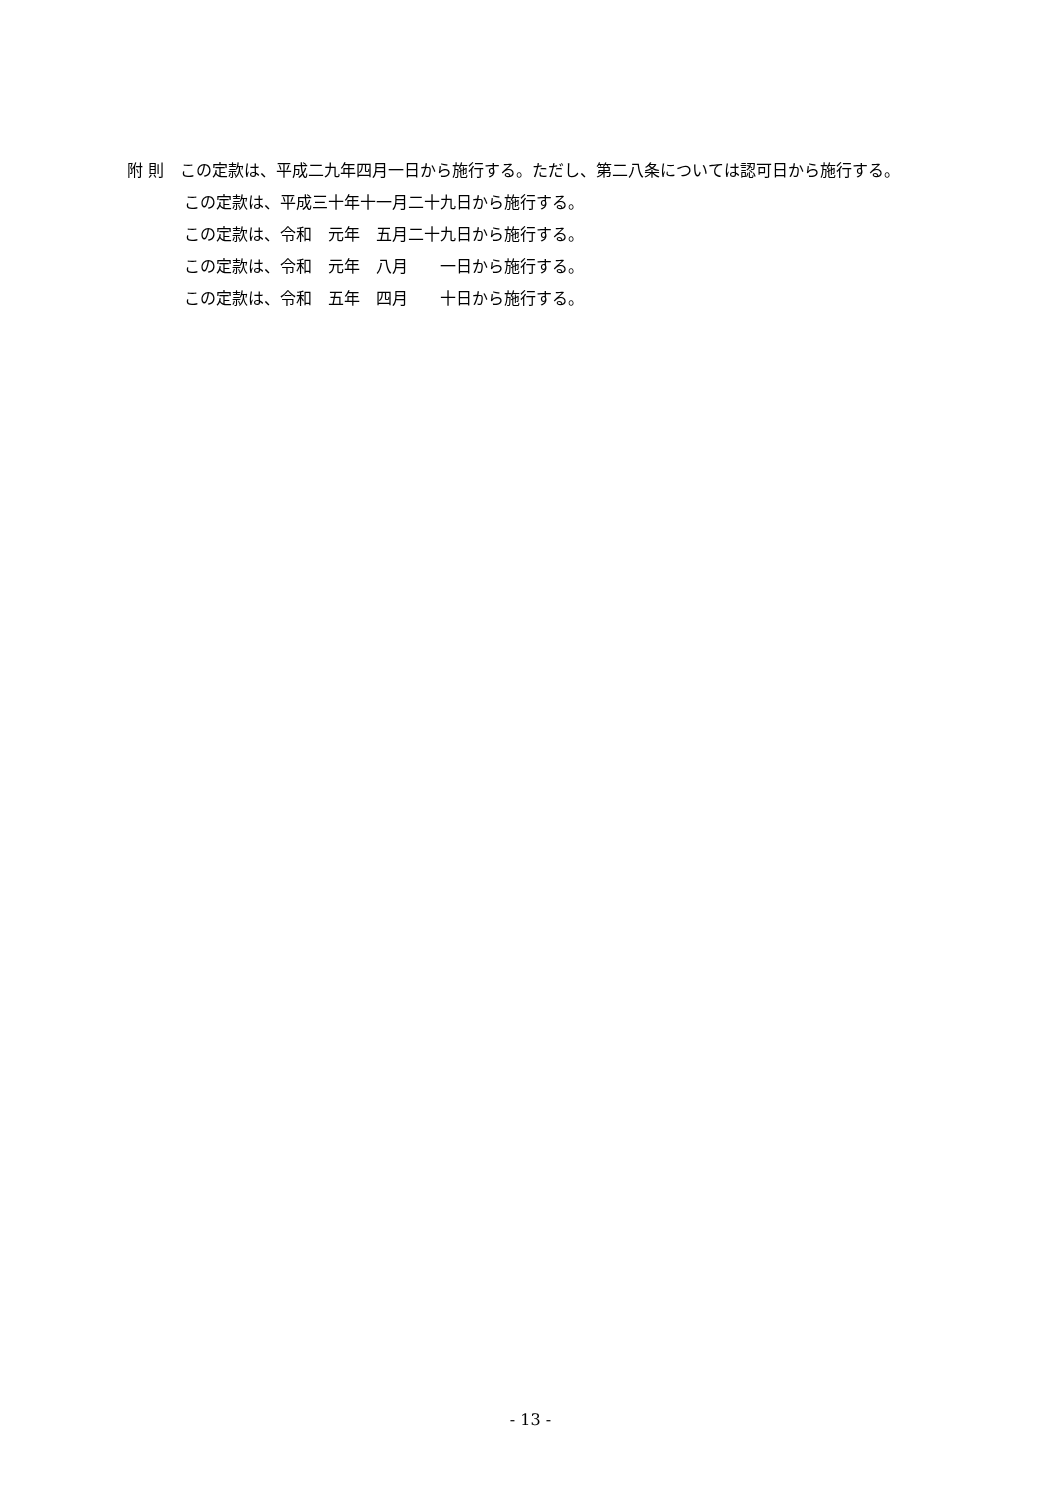附 則　この定款は、平成二九年四月一日から施行する。ただし、第二八条については認可日から施行する。
この定款は、平成三十年十一月二十九日から施行する。
この定款は、令和　元年　五月二十九日から施行する。
この定款は、令和　元年　八月　　一日から施行する。
この定款は、令和　五年　四月　　十日から施行する。
- 13 -